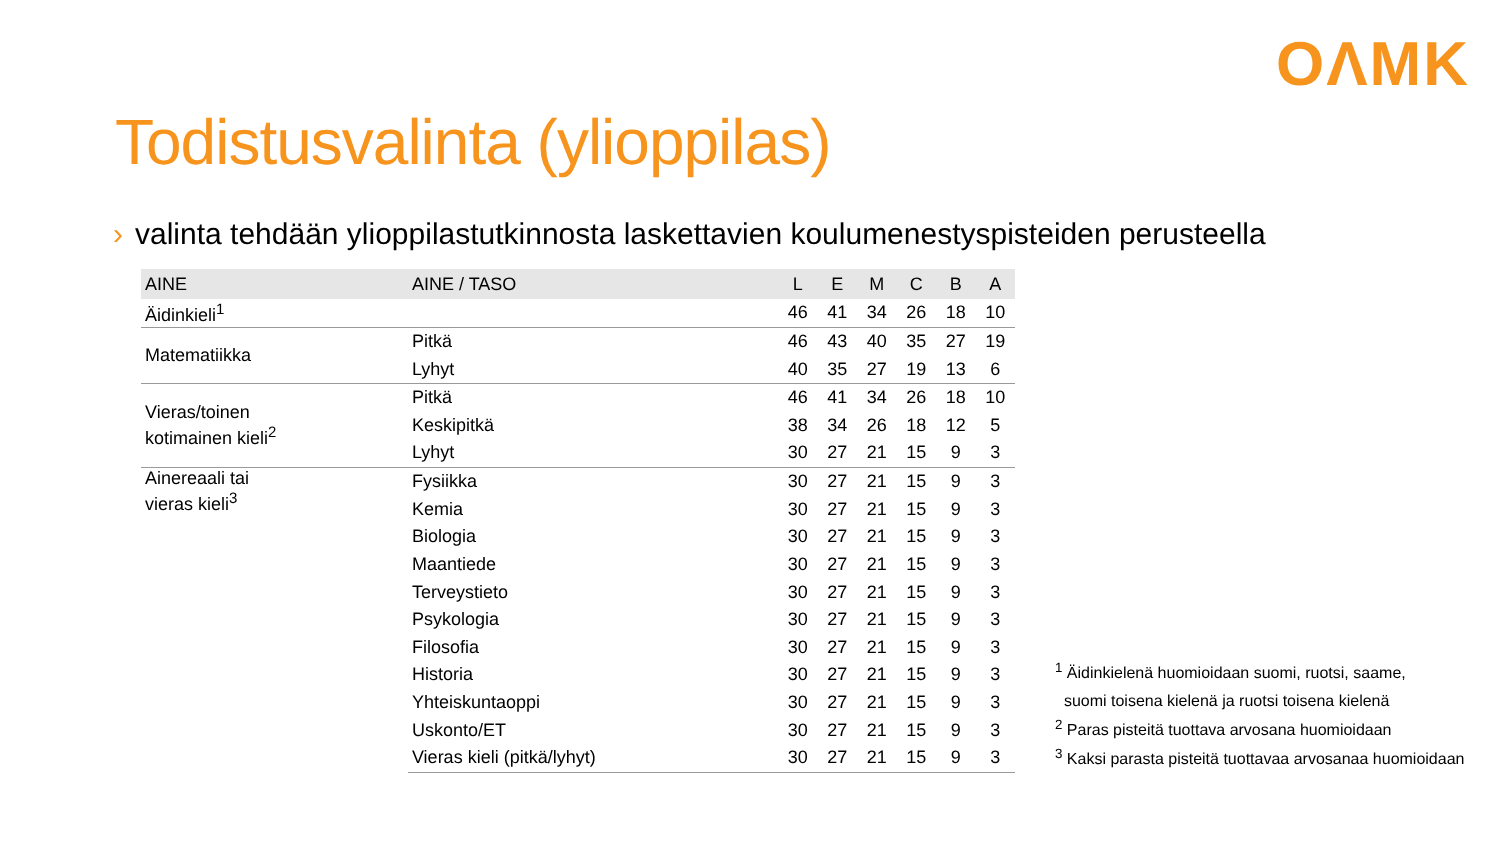OΛMK
Todistusvalinta (ylioppilas)
› valinta tehdään ylioppilastutkinnosta laskettavien koulumenestyspisteiden perusteella
| AINE | AINE / TASO | L | E | M | C | B | A |
| --- | --- | --- | --- | --- | --- | --- | --- |
| Äidinkieli<sup>1</sup> | | 46 | 41 | 34 | 26 | 18 | 10 |
| Matematiikka | Pitkä | 46 | 43 | 40 | 35 | 27 | 19 |
| | Lyhyt | 40 | 35 | 27 | 19 | 13 | 6 |
| Vieras/toinen kotimainen kieli<sup>2</sup> | Pitkä | 46 | 41 | 34 | 26 | 18 | 10 |
| | Keskipitkä | 38 | 34 | 26 | 18 | 12 | 5 |
| | Lyhyt | 30 | 27 | 21 | 15 | 9 | 3 |
| Ainereaali tai vieras kieli<sup>3</sup> | Fysiikka | 30 | 27 | 21 | 15 | 9 | 3 |
| | Kemia | 30 | 27 | 21 | 15 | 9 | 3 |
| | Biologia | 30 | 27 | 21 | 15 | 9 | 3 |
| | Maantiede | 30 | 27 | 21 | 15 | 9 | 3 |
| | Terveystieto | 30 | 27 | 21 | 15 | 9 | 3 |
| | Psykologia | 30 | 27 | 21 | 15 | 9 | 3 |
| | Filosofia | 30 | 27 | 21 | 15 | 9 | 3 |
| | Historia | 30 | 27 | 21 | 15 | 9 | 3 |
| | Yhteiskuntaoppi | 30 | 27 | 21 | 15 | 9 | 3 |
| | Uskonto/ET | 30 | 27 | 21 | 15 | 9 | 3 |
| | Vieras kieli (pitkä/lyhyt) | 30 | 27 | 21 | 15 | 9 | 3 |
<sup>1</sup> Äidinkielenä huomioidaan suomi, ruotsi, saame,
suomi toisena kielenä ja ruotsi toisena kielenä
<sup>2</sup> Paras pisteitä tuottava arvosana huomioidaan
<sup>3</sup> Kaksi parasta pisteitä tuottavaa arvosanaa huomioidaan